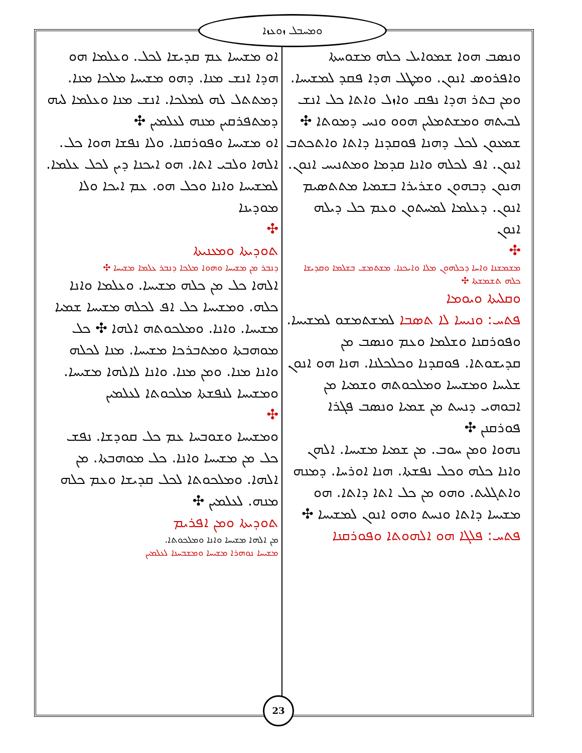ܘܡܚܒܠ ܙܘܥܙܐ
ܘܢܣܒ ܗܘܐ ܫܡܘܐܝܠ ܟܠܗ ܡܫܘܚܬܐ ܘܐܦܪܘܣ ܐܢܘܢ. ܘܡܛܠ ܗܕܐ ܦܩܕ ܠܡܫܝܚܐ. ܘܡܢ ܒܬܪ ܗܕܐ ܢܦܩ ܘܐܙܠ ܘܐܬܐ ܟܠ ܐܢܫ ܠܒܝܬܗ ܘܡܫܬܡܠܝܢ ܗܘܘ ܘܢܚ ܕܡܘܬܐ ✣
ܫܡܥܘܢ ܠܟܠ ܕܗܢܐ ܦܘܩܕܢܐ ܕܐܬܐ ܘܐܬܟܬܒ ܐܢܘܢ. ܐܦ ܠܟܠܗ ܘܐܢܐ ܩܕܡܐ ܘܡܬܢܝܚ ܐܢܘܢ. ܗܢܘܢ ܕܒܗܘܢ ܘܫܪܝܪܐ ܒܫܡܝܐ ܡܬܬܣܝܡ ܐܢܘܢ. ܕܥܠܡܐ ܠܡܚܬܘܢ ܘܥܡ ܟܠ ܕܝܠܗ ܐܢܘܢ
✣
ܡܫܡܫܢܐ ܘܐܚܐ ܕܟܠܗܘܢ ܡܠܐ ܘܐܝܟܢܐ. ܡܫܬܡܫ ܒܫܠܡܐ ܘܩܕܝܫܐ ܟܠܗ ܬܫܡܫܬܐ ✣
ܘܩܠܝܬܐ ܘܝܘܡܐ
ܦܬܚ: ܘܢܝܚܐ ܠܐ ܬܣܒܐ ܠܡܫܬܡܫܘ ܠܡܫܝܚܐ. ܘܦܘܪܩܢܐ ܘܫܠܡܐ ܘܥܡ ܘܢܣܒ ܡܢ ܩܕܝܫܘܬܐ. ܦܘܩܕܢܐ ܘܟܠܟܠܢܐ. ܗܢܐ ܗܘ ܐܢܘܢ ܫܠܝܚܐ ܘܡܫܝܚܐ ܘܡܠܟܘܬܗ ܘܫܡܝܐ ܡܢ ܐܒܘܗܝ ܕܢܚܬ ܡܢ ܫܡܝܐ ܘܢܣܒ ܦܓܪܐ ܦܘܪܩܢܢ ✣
ܢܗܘܐ ܘܡܢ ܚܘܒ. ܡܢ ܫܡܝܐ ܡܫܝܚܐ. ܐܠܗܢ ܘܐܢܐ ܟܠܗ ܘܟܠ ܢܦܫܬܐ. ܗܢܐ ܐܘܪܚܐ. ܕܡܢܗ ܘܐܬܓܠܝܬ. ܘܗܘ ܡܢ ܟܠ ܐܬܐ ܕܐܬܐ. ܗܘ ܡܫܝܚܐ ܕܐܬܐ ܘܢܚܬ ܘܗܘ ܐܢܘܢ ܠܡܫܝܚܐ ✣
ܦܬܚ: ܦܠܓܐ ܗܘ ܐܠܗܘܬܐ ܘܦܘܪܩܢܐ
ܐܘ ܡܫܝܚܐ ܥܡ ܩܕܝܫܐ ܠܟܠ. ܘܥܠܡܐ ܗܘ ܗܕܐ ܐܢܫ ܡܢܐ. ܕܗܘ ܡܫܝܚܐ ܡܠܟܐ ܡܢܐ. ܕܡܬܬܠ ܠܗ ܠܡܠܟܐ. ܐܢܫ ܡܢܐ ܘܥܠܡܐ ܠܝܗ ܕܡܬܦܪܩܝܢ ܡܢܗ ܠܥܠܡܝܢ ✣
ܐܘ ܡܫܝܚܐ ܘܦܘܪܩܢܐ. ܘܠܐ ܢܦܫܐ ܗܘܐ ܟܠ. ܐܠܗܐ ܘܠܒܝ ܐܬܐ. ܗܘ ܐܝܟܢܐ ܕܝܢ ܠܟܠ ܥܠܡܐ. ܠܡܫܝܚܐ ܘܐܢܐ ܘܟܠ ܗܘ. ܥܡ ܐܝܟܐ ܘܠܐ ܡܘܕܝܢܐ
✣
ܬܘܕܝܬܐ ܘܡܥܢܝܬܐ
ܕܢܒܪ ܡܢ ܡܫܝܚܐ ܘܗܘܐ ܡܠܟܐ ܕܢܒܪ ܥܠܡܐ ܡܫܝܚܐ ✣
ܐܠܗܐ ܟܠ ܡܢ ܟܠܗ ܡܫܝܚܐ. ܘܥܠܡܐ ܘܐܢܐ ܟܠܗ. ܘܡܫܝܚܐ ܟܠ ܐܦ ܠܟܠܗ ܡܫܝܚܐ ܫܡܝܐ ܡܫܝܚܐ. ܘܐܢܐ. ܘܡܠܟܘܬܗ ܐܠܗܐ ✣ ܟܠ ܡܘܗܒܬܐ ܘܡܬܒܪܟܐ ܡܫܝܚܐ. ܡܢܐ ܠܟܠܗ ܘܐܢܐ ܡܢܐ. ܘܡܢ ܡܢܐ. ܘܐܢܐ ܠܐܠܗܐ ܡܫܝܚܐ. ܘܡܫܝܚܐ ܠܢܦܫܬܐ ܡܠܟܘܬܐ ܠܥܠܡܝܢ
✣
ܘܡܫܝܚܐ ܘܫܘܒܚܐ ܥܡ ܟܠ ܩܘܕܫܐ. ܢܦܫ ܟܠ ܡܢ ܡܫܝܚܐ ܘܐܢܐ. ܟܠ ܡܘܗܒܬܐ. ܡܢ ܐܠܗܐ. ܘܡܠܟܘܬܐ ܠܟܠ ܩܕܝܫܐ ܘܥܡ ܟܠܗ ܡܢܗ. ܠܥܠܡܝܢ ✣
ܬܘܕܝܬܐ ܘܡܢ ܐܦܪܝܡ
ܡܢ ܐܠܗܐ ܡܫܝܚܐ ܘܐܢܐ ܘܡܠܟܘܬܐ.
ܡܫܝܚܐ ܢܘܗܪܐ ܡܫܝܚܐ ܘܡܫܒܚܢܐ ܠܥܠܡܝܢ
23